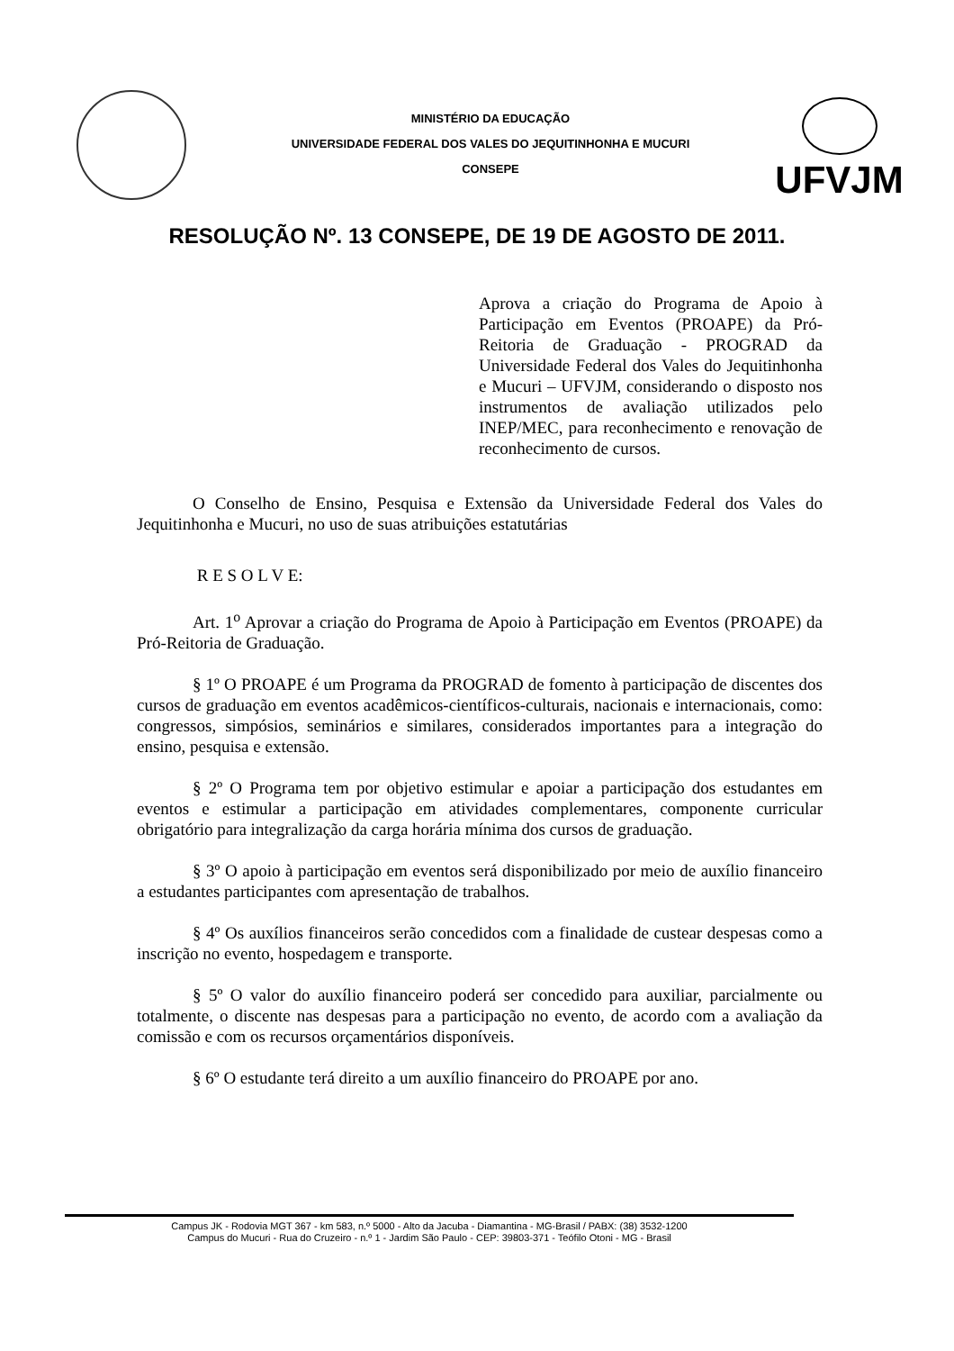MINISTÉRIO DA EDUCAÇÃO
UNIVERSIDADE FEDERAL DOS VALES DO JEQUITINHONHA E MUCURI
CONSEPE
UFVJM
RESOLUÇÃO Nº. 13 CONSEPE, DE 19 DE AGOSTO DE 2011.
Aprova a criação do Programa de Apoio à Participação em Eventos (PROAPE) da Pró-Reitoria de Graduação - PROGRAD da Universidade Federal dos Vales do Jequitinhonha e Mucuri – UFVJM, considerando o disposto nos instrumentos de avaliação utilizados pelo INEP/MEC, para reconhecimento e renovação de reconhecimento de cursos.
O Conselho de Ensino, Pesquisa e Extensão da Universidade Federal dos Vales do Jequitinhonha e Mucuri, no uso de suas atribuições estatutárias
R E S O L V E:
Art. 1<sup>o</sup> Aprovar a criação do Programa de Apoio à Participação em Eventos (PROAPE) da Pró-Reitoria de Graduação.
§ 1º O PROAPE é um Programa da PROGRAD de fomento à participação de discentes dos cursos de graduação em eventos acadêmicos-científicos-culturais, nacionais e internacionais, como: congressos, simpósios, seminários e similares, considerados importantes para a integração do ensino, pesquisa e extensão.
§ 2º O Programa tem por objetivo estimular e apoiar a participação dos estudantes em eventos e estimular a participação em atividades complementares, componente curricular obrigatório para integralização da carga horária mínima dos cursos de graduação.
§ 3º O apoio à participação em eventos será disponibilizado por meio de auxílio financeiro a estudantes participantes com apresentação de trabalhos.
§ 4º Os auxílios financeiros serão concedidos com a finalidade de custear despesas como a inscrição no evento, hospedagem e transporte.
§ 5º O valor do auxílio financeiro poderá ser concedido para auxiliar, parcialmente ou totalmente, o discente nas despesas para a participação no evento, de acordo com a avaliação da comissão e com os recursos orçamentários disponíveis.
§ 6º O estudante terá direito a um auxílio financeiro do PROAPE por ano.
Campus JK - Rodovia MGT 367 - km 583, n.º 5000 - Alto da Jacuba - Diamantina - MG-Brasil / PABX: (38) 3532-1200
Campus do Mucuri - Rua do Cruzeiro - n.º 1 - Jardim São Paulo - CEP: 39803-371 - Teófilo Otoni - MG - Brasil